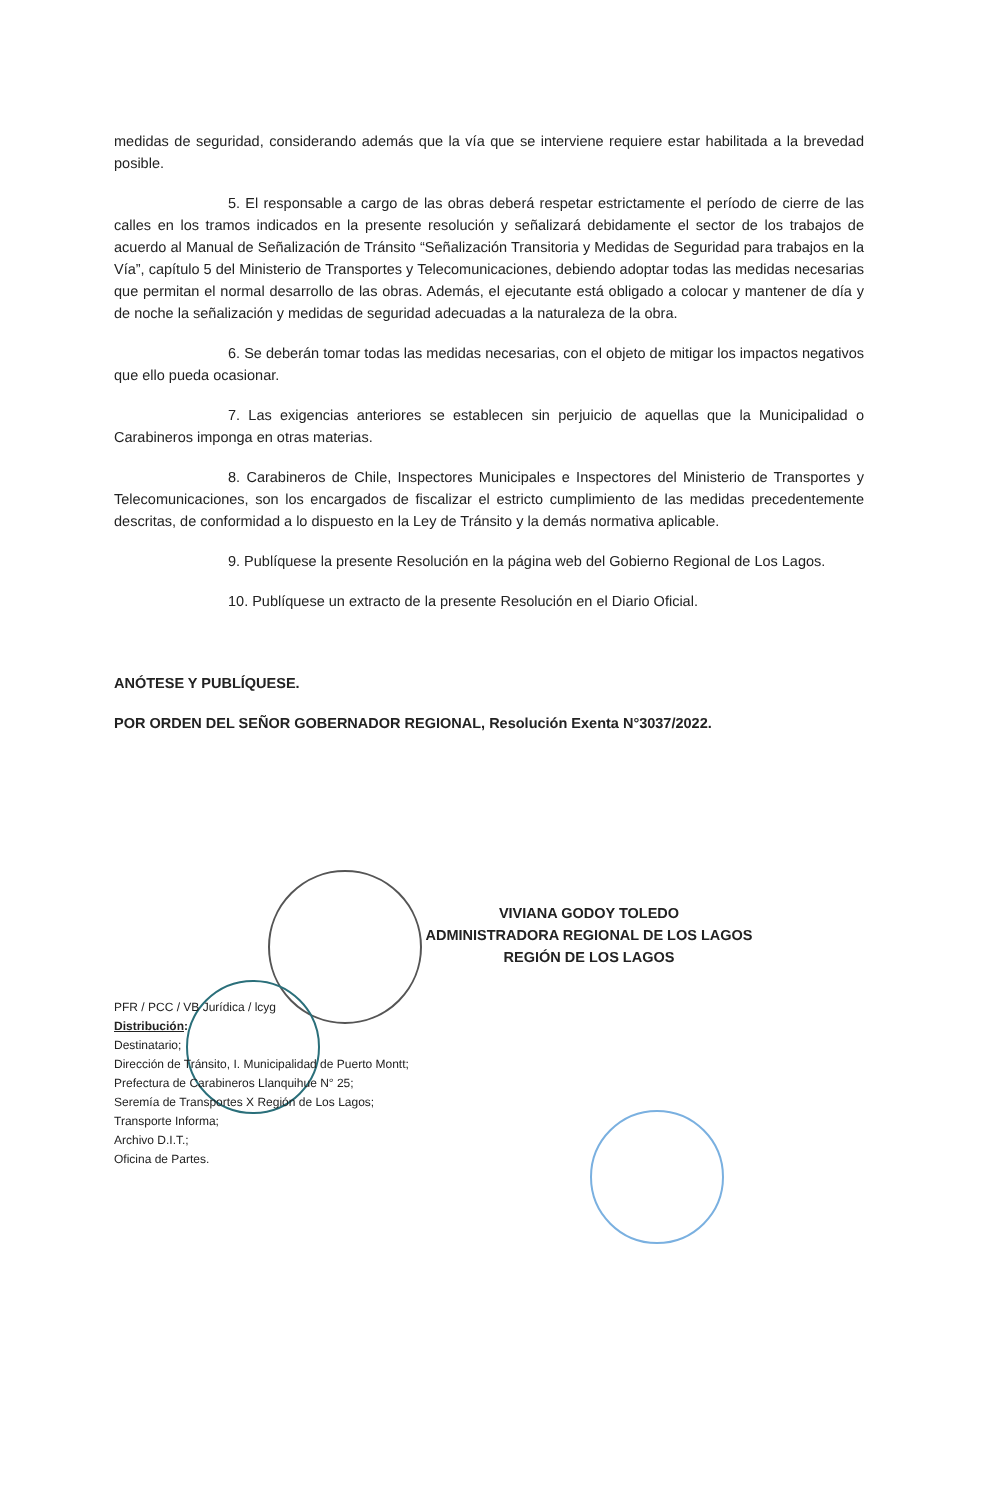medidas de seguridad, considerando además que la vía que se interviene requiere estar habilitada a la brevedad posible.
5. El responsable a cargo de las obras deberá respetar estrictamente el período de cierre de las calles en los tramos indicados en la presente resolución y señalizará debidamente el sector de los trabajos de acuerdo al Manual de Señalización de Tránsito “Señalización Transitoria y Medidas de Seguridad para trabajos en la Vía”, capítulo 5 del Ministerio de Transportes y Telecomunicaciones, debiendo adoptar todas las medidas necesarias que permitan el normal desarrollo de las obras. Además, el ejecutante está obligado a colocar y mantener de día y de noche la señalización y medidas de seguridad adecuadas a la naturaleza de la obra.
6. Se deberán tomar todas las medidas necesarias, con el objeto de mitigar los impactos negativos que ello pueda ocasionar.
7. Las exigencias anteriores se establecen sin perjuicio de aquellas que la Municipalidad o Carabineros imponga en otras materias.
8. Carabineros de Chile, Inspectores Municipales e Inspectores del Ministerio de Transportes y Telecomunicaciones, son los encargados de fiscalizar el estricto cumplimiento de las medidas precedentemente descritas, de conformidad a lo dispuesto en la Ley de Tránsito y la demás normativa aplicable.
9. Publíquese la presente Resolución en la página web del Gobierno Regional de Los Lagos.
10. Publíquese un extracto de la presente Resolución en el Diario Oficial.
ANÓTESE Y PUBLÍQUESE.
POR ORDEN DEL SEÑOR GOBERNADOR REGIONAL, Resolución Exenta N°3037/2022.
VIVIANA GODOY TOLEDO
ADMINISTRADORA REGIONAL DE LOS LAGOS
REGIÓN DE LOS LAGOS
PFR / PCC / VB Jurídica / lcyg
Distribución:
Destinatario;
Dirección de Tránsito, I. Municipalidad de Puerto Montt;
Prefectura de Carabineros Llanquihue N° 25;
Seremía de Transportes X Región de Los Lagos;
Transporte Informa;
Archivo D.I.T.;
Oficina de Partes.